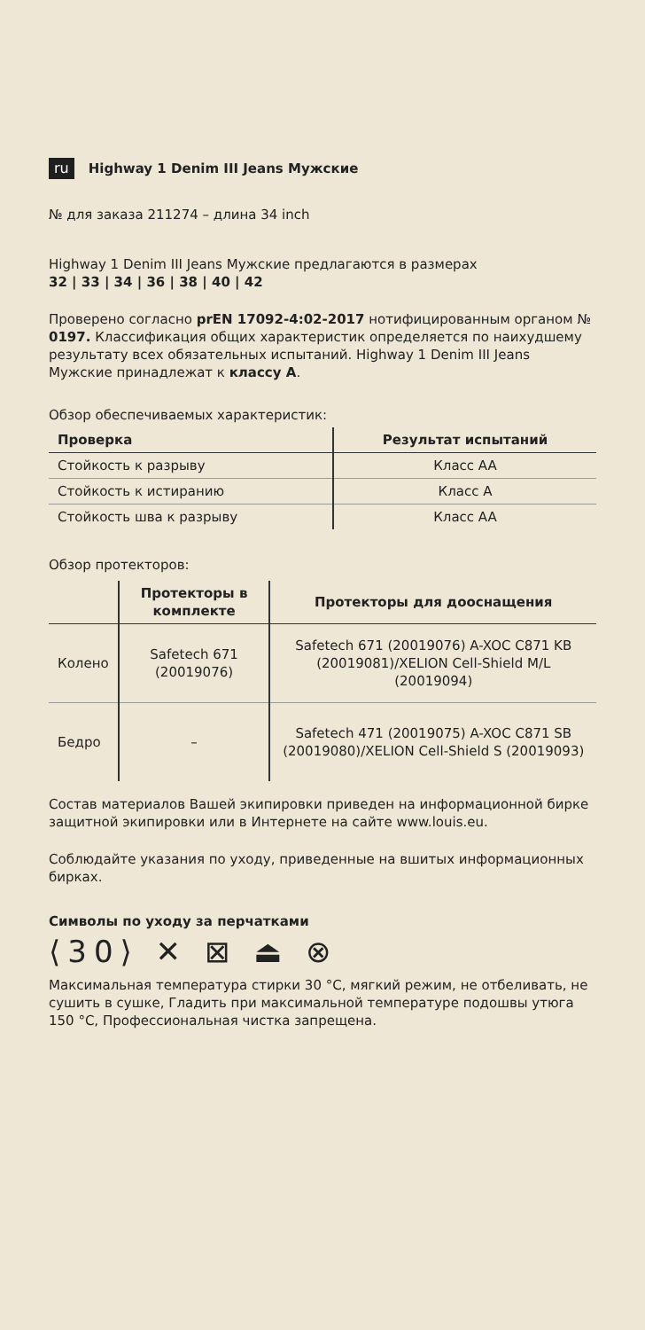ru Highway 1 Denim III Jeans Мужские
№ для заказа 211274 – длина 34 inch
Highway 1 Denim III Jeans Мужские предлагаются в размерах
32 | 33 | 34 | 36 | 38 | 40 | 42
Проверено согласно prEN 17092-4:02-2017 нотифицированным органом № 0197. Классификация общих характеристик определяется по наихудшему результату всех обязательных испытаний. Highway 1 Denim III Jeans Мужские принадлежат к классу A.
Обзор обеспечиваемых характеристик:
| Проверка | Результат испытаний |
| --- | --- |
| Стойкость к разрыву | Класс AA |
| Стойкость к истиранию | Класс A |
| Стойкость шва к разрыву | Класс AA |
Обзор протекторов:
| | Протекторы в комплекте | Протекторы для дооснащения |
| --- | --- | --- |
| Колено | Safetech 671 (20019076) | Safetech 671 (20019076) A-XOC C871 KB (20019081)/XELION Cell-Shield M/L (20019094) |
| Бедро | – | Safetech 471 (20019075) A-XOC C871 SB (20019080)/XELION Cell-Shield S (20019093) |
Состав материалов Вашей экипировки приведен на информационной бирке защитной экипировки или в Интернете на сайте www.louis.eu.
Соблюдайте указания по уходу, приведенные на вшитых информационных бирках.
Символы по уходу за перчатками
⟨30⟩ ✕ ⊠ ⏏ ⊗
Максимальная температура стирки 30 °C, мягкий режим, не отбеливать, не сушить в сушке, Гладить при максимальной температуре подошвы утюга 150 °C, Профессиональная чистка запрещена.